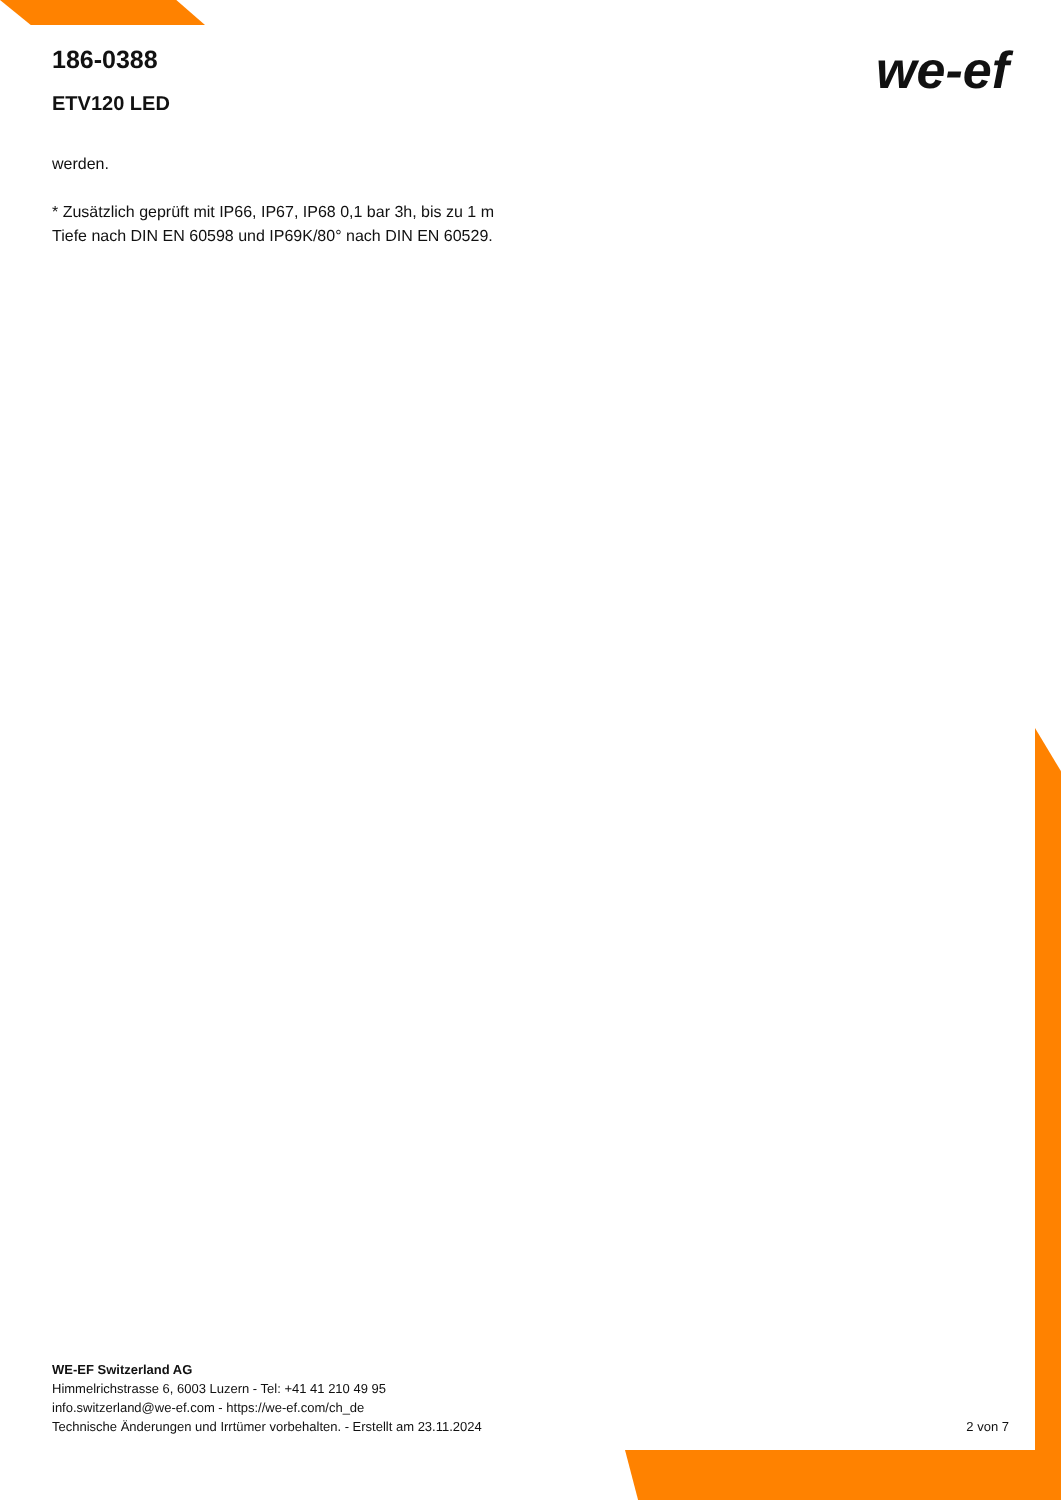186-0388
ETV120 LED
we-ef
werden.
* Zusätzlich geprüft mit IP66, IP67, IP68 0,1 bar 3h, bis zu 1 m Tiefe nach DIN EN 60598 und IP69K/80° nach DIN EN 60529.
WE-EF Switzerland AG
Himmelrichstrasse 6, 6003 Luzern - Tel: +41 41 210 49 95
info.switzerland@we-ef.com - https://we-ef.com/ch_de
Technische Änderungen und Irrtümer vorbehalten. - Erstellt am 23.11.2024
2 von 7